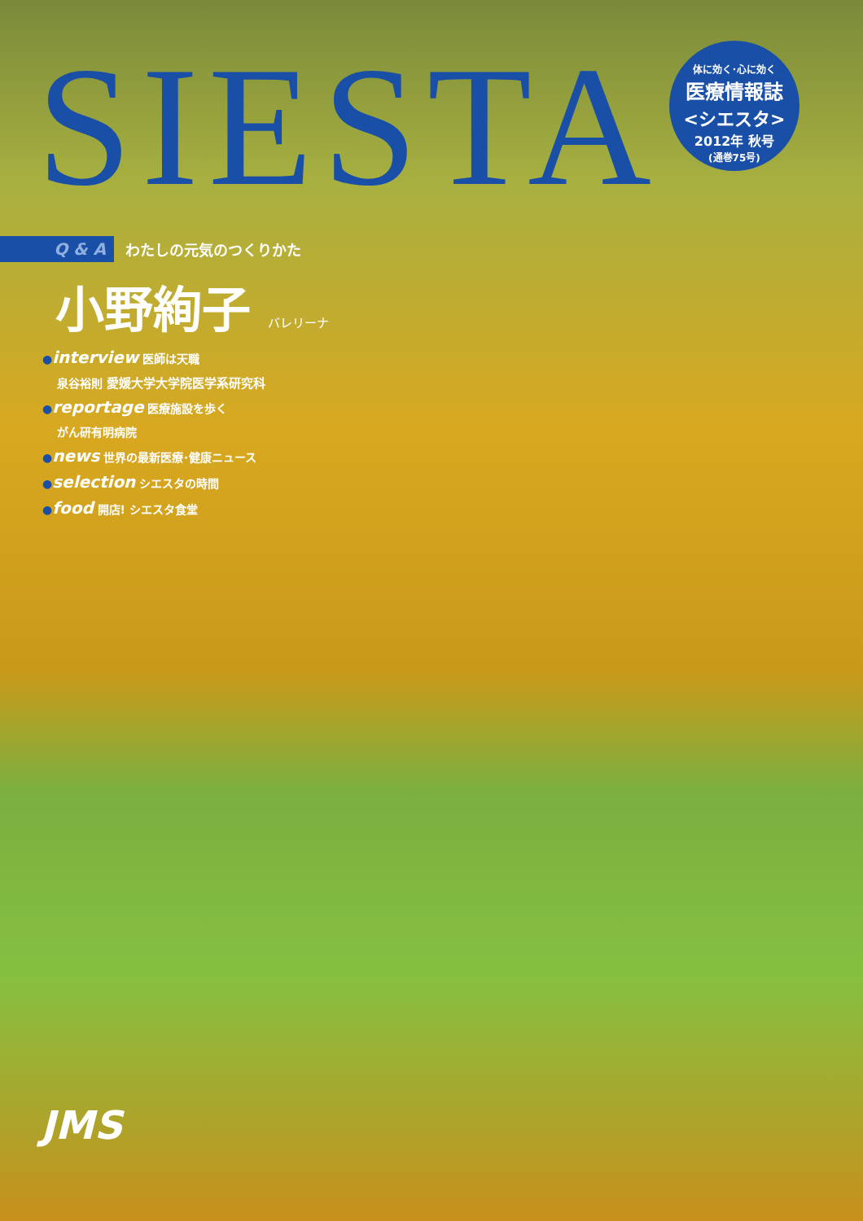SIESTA
体に効く･心に効く
医療情報誌
<シエスタ>
2012年 秋号
(通巻75号)
Q & A
わたしの元気のつくりかた
小野絢子 バレリーナ
●interview 医師は天職
泉谷裕則 愛媛大学大学院医学系研究科
●reportage 医療施設を歩く
がん研有明病院
●news 世界の最新医療･健康ニュース
●selection シエスタの時間
●food 開店! シエスタ食堂
JMS